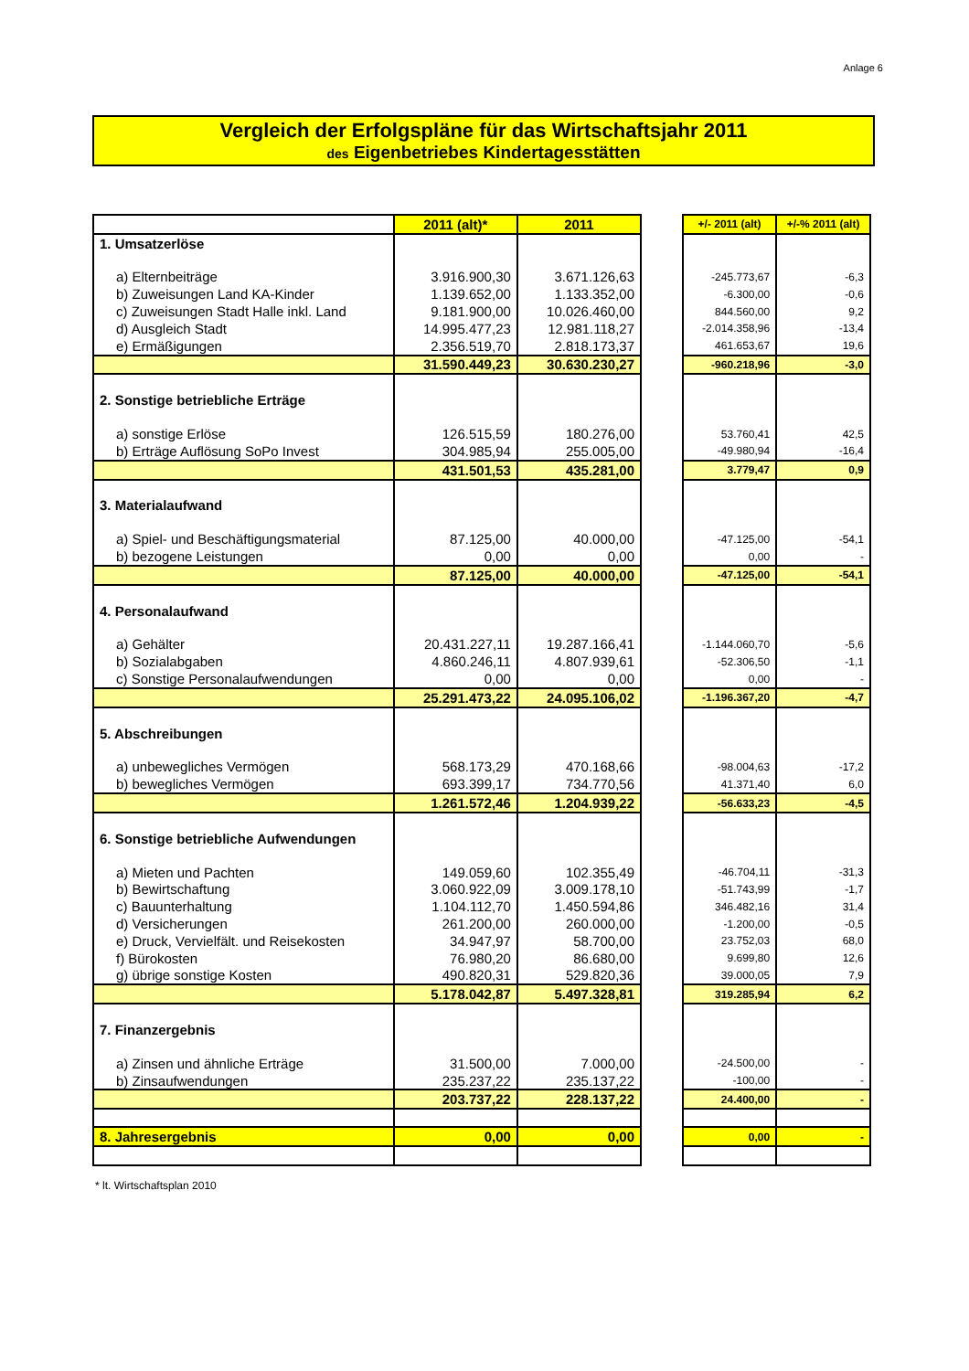Anlage 6
Vergleich der Erfolgspläne für das Wirtschaftsjahr 2011
des Eigenbetriebes Kindertagesstätten
| | 2011 (alt)* | 2011 |
| 1. Umsatzerlöse | | |
| a) Elternbeiträge | 3.916.900,30 | 3.671.126,63 |
| b) Zuweisungen Land KA-Kinder | 1.139.652,00 | 1.133.352,00 |
| c) Zuweisungen Stadt Halle inkl. Land | 9.181.900,00 | 10.026.460,00 |
| d) Ausgleich Stadt | 14.995.477,23 | 12.981.118,27 |
| e) Ermäßigungen | 2.356.519,70 | 2.818.173,37 |
| | 31.590.449,23 | 30.630.230,27 |
| 2. Sonstige betriebliche Erträge | | |
| a) sonstige Erlöse | 126.515,59 | 180.276,00 |
| b) Erträge Auflösung SoPo Invest | 304.985,94 | 255.005,00 |
| | 431.501,53 | 435.281,00 |
| 3. Materialaufwand | | |
| a) Spiel- und Beschäftigungsmaterial | 87.125,00 | 40.000,00 |
| b) bezogene Leistungen | 0,00 | 0,00 |
| | 87.125,00 | 40.000,00 |
| 4. Personalaufwand | | |
| a) Gehälter | 20.431.227,11 | 19.287.166,41 |
| b) Sozialabgaben | 4.860.246,11 | 4.807.939,61 |
| c) Sonstige Personalaufwendungen | 0,00 | 0,00 |
| | 25.291.473,22 | 24.095.106,02 |
| 5. Abschreibungen | | |
| a) unbewegliches Vermögen | 568.173,29 | 470.168,66 |
| b) bewegliches Vermögen | 693.399,17 | 734.770,56 |
| | 1.261.572,46 | 1.204.939,22 |
| 6. Sonstige betriebliche Aufwendungen | | |
| a) Mieten und Pachten | 149.059,60 | 102.355,49 |
| b) Bewirtschaftung | 3.060.922,09 | 3.009.178,10 |
| c) Bauunterhaltung | 1.104.112,70 | 1.450.594,86 |
| d) Versicherungen | 261.200,00 | 260.000,00 |
| e) Druck, Vervielfält. und Reisekosten | 34.947,97 | 58.700,00 |
| f) Bürokosten | 76.980,20 | 86.680,00 |
| g) übrige sonstige Kosten | 490.820,31 | 529.820,36 |
| | 5.178.042,87 | 5.497.328,81 |
| 7. Finanzergebnis | | |
| a) Zinsen und ähnliche Erträge | 31.500,00 | 7.000,00 |
| b) Zinsaufwendungen | 235.237,22 | 235.137,22 |
| | 203.737,22 | 228.137,22 |
| 8. Jahresergebnis | 0,00 | 0,00 |
| +/- 2011 (alt) | +/-% 2011 (alt) |
| -245.773,67 | -6,3 |
| -6.300,00 | -0,6 |
| 844.560,00 | 9,2 |
| -2.014.358,96 | -13,4 |
| 461.653,67 | 19,6 |
| -960.218,96 | -3,0 |
| 53.760,41 | 42,5 |
| -49.980,94 | -16,4 |
| 3.779,47 | 0,9 |
| -47.125,00 | -54,1 |
| 0,00 | - |
| -47.125,00 | -54,1 |
| -1.144.060,70 | -5,6 |
| -52.306,50 | -1,1 |
| 0,00 | - |
| -1.196.367,20 | -4,7 |
| -98.004,63 | -17,2 |
| 41.371,40 | 6,0 |
| -56.633,23 | -4,5 |
| -46.704,11 | -31,3 |
| -51.743,99 | -1,7 |
| 346.482,16 | 31,4 |
| -1.200,00 | -0,5 |
| 23.752,03 | 68,0 |
| 9.699,80 | 12,6 |
| 39.000,05 | 7,9 |
| 319.285,94 | 6,2 |
| -24.500,00 | - |
| -100,00 | - |
| 24.400,00 | - |
| 0,00 | - |
* lt. Wirtschaftsplan 2010